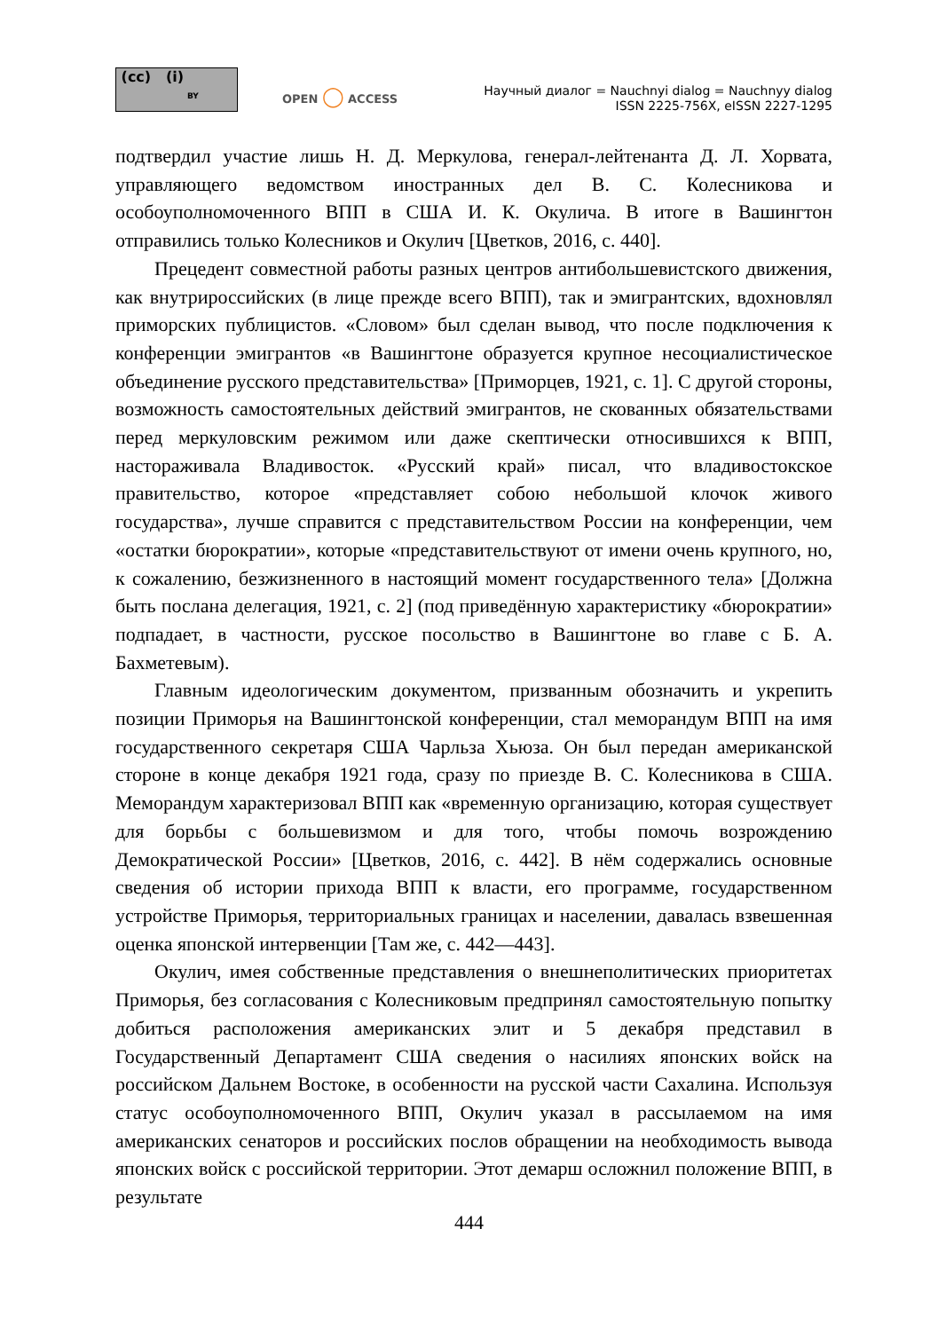(cc) (i)
BY
OPEN ◯ ACCESS
Научный диалог = Nauchnyi dialog = Nauchnyy dialog
ISSN 2225-756X, eISSN 2227-1295
подтвердил участие лишь Н. Д. Меркулова, генерал-лейтенанта Д. Л. Хорвата, управляющего ведомством иностранных дел В. С. Колесникова и особоуполномоченного ВПП в США И. К. Окулича. В итоге в Вашингтон отправились только Колесников и Окулич [Цветков, 2016, с. 440].
Прецедент совместной работы разных центров антибольшевистского движения, как внутрироссийских (в лице прежде всего ВПП), так и эмигрантских, вдохновлял приморских публицистов. «Словом» был сделан вывод, что после подключения к конференции эмигрантов «в Вашингтоне образуется крупное несоциалистическое объединение русского представительства» [Приморцев, 1921, с. 1]. С другой стороны, возможность самостоятельных действий эмигрантов, не скованных обязательствами перед меркуловским режимом или даже скептически относившихся к ВПП, настораживала Владивосток. «Русский край» писал, что владивостокское правительство, которое «представляет собою небольшой клочок живого государства», лучше справится с представительством России на конференции, чем «остатки бюрократии», которые «представительствуют от имени очень крупного, но, к сожалению, безжизненного в настоящий момент государственного тела» [Должна быть послана делегация, 1921, с. 2] (под приведённую характеристику «бюрократии» подпадает, в частности, русское посольство в Вашингтоне во главе с Б. А. Бахметевым).
Главным идеологическим документом, призванным обозначить и укрепить позиции Приморья на Вашингтонской конференции, стал меморандум ВПП на имя государственного секретаря США Чарльза Хьюза. Он был передан американской стороне в конце декабря 1921 года, сразу по приезде В. С. Колесникова в США. Меморандум характеризовал ВПП как «временную организацию, которая существует для борьбы с большевизмом и для того, чтобы помочь возрождению Демократической России» [Цветков, 2016, с. 442]. В нём содержались основные сведения об истории прихода ВПП к власти, его программе, государственном устройстве Приморья, территориальных границах и населении, давалась взвешенная оценка японской интервенции [Там же, с. 442—443].
Окулич, имея собственные представления о внешнеполитических приоритетах Приморья, без согласования с Колесниковым предпринял самостоятельную попытку добиться расположения американских элит и 5 декабря представил в Государственный Департамент США сведения о насилиях японских войск на российском Дальнем Востоке, в особенности на русской части Сахалина. Используя статус особоуполномоченного ВПП, Окулич указал в рассылаемом на имя американских сенаторов и российских послов обращении на необходимость вывода японских войск с российской территории. Этот демарш осложнил положение ВПП, в результате
444